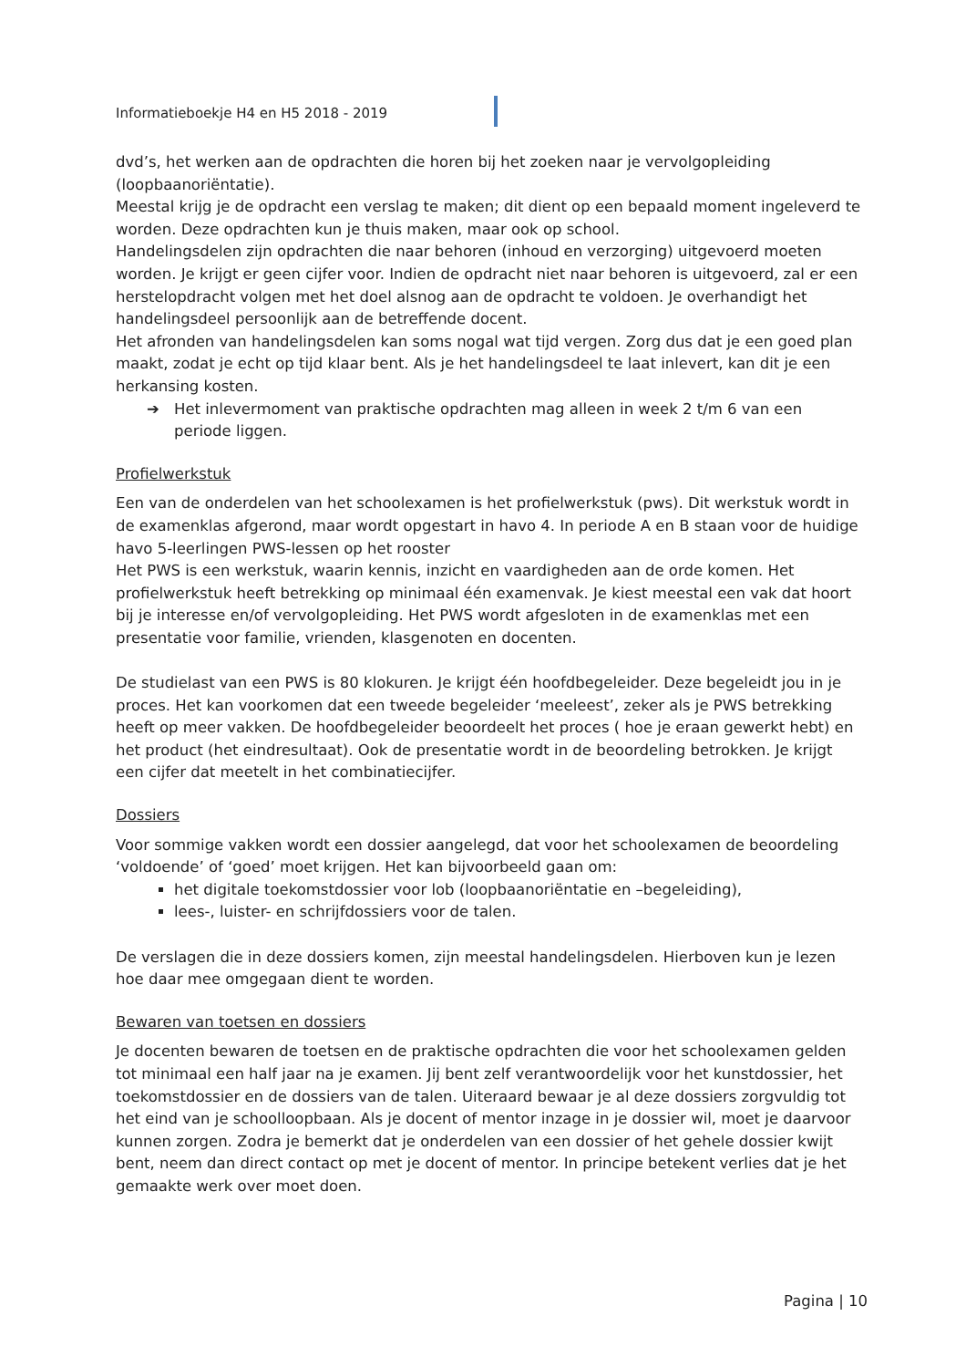Informatieboekje H4 en H5 2018 - 2019
dvd’s, het werken aan de opdrachten die horen bij het zoeken naar je vervolgopleiding (loopbaanoriëntatie).
Meestal krijg je de opdracht een verslag te maken; dit dient op een bepaald moment ingeleverd te worden. Deze opdrachten kun je thuis maken, maar ook op school.
Handelingsdelen zijn opdrachten die naar behoren (inhoud en verzorging) uitgevoerd moeten worden. Je krijgt er geen cijfer voor. Indien de opdracht niet naar behoren is uitgevoerd, zal er een herstelopdracht volgen met het doel alsnog aan de opdracht te voldoen. Je overhandigt het handelingsdeel persoonlijk aan de betreffende docent.
Het afronden van handelingsdelen kan soms nogal wat tijd vergen. Zorg dus dat je een goed plan maakt, zodat je echt op tijd klaar bent. Als je het handelingsdeel te laat inlevert, kan dit je een herkansing kosten.
➔ Het inlevermoment van praktische opdrachten mag alleen in week 2 t/m 6 van een periode liggen.
Profielwerkstuk
Een van de onderdelen van het schoolexamen is het profielwerkstuk (pws). Dit werkstuk wordt in de examenklas afgerond, maar wordt opgestart in havo 4. In periode A en B staan voor de huidige havo 5-leerlingen PWS-lessen op het rooster
Het PWS is een werkstuk, waarin kennis, inzicht en vaardigheden aan de orde komen. Het profielwerkstuk heeft betrekking op minimaal één examenvak. Je kiest meestal een vak dat hoort bij je interesse en/of vervolgopleiding. Het PWS wordt afgesloten in de examenklas met een presentatie voor familie, vrienden, klasgenoten en docenten.
De studielast van een PWS is 80 klokuren. Je krijgt één hoofdbegeleider. Deze begeleidt jou in je proces. Het kan voorkomen dat een tweede begeleider ‘meeleest’, zeker als je PWS betrekking heeft op meer vakken. De hoofdbegeleider beoordeelt het proces ( hoe je eraan gewerkt hebt) en het product (het eindresultaat). Ook de presentatie wordt in de beoordeling betrokken. Je krijgt een cijfer dat meetelt in het combinatiecijfer.
Dossiers
Voor sommige vakken wordt een dossier aangelegd, dat voor het schoolexamen de beoordeling ‘voldoende’ of ‘goed’ moet krijgen. Het kan bijvoorbeeld gaan om:
het digitale toekomstdossier voor lob (loopbaanoriëntatie en –begeleiding),
lees-, luister- en schrijfdossiers voor de talen.
De verslagen die in deze dossiers komen, zijn meestal handelingsdelen. Hierboven kun je lezen hoe daar mee omgegaan dient te worden.
Bewaren van toetsen en dossiers
Je docenten bewaren de toetsen en de praktische opdrachten die voor het schoolexamen gelden tot minimaal een half jaar na je examen. Jij bent zelf verantwoordelijk voor het kunstdossier, het toekomstdossier en de dossiers van de talen. Uiteraard bewaar je al deze dossiers zorgvuldig tot het eind van je schoolloopbaan. Als je docent of mentor inzage in je dossier wil, moet je daarvoor kunnen zorgen. Zodra je bemerkt dat je onderdelen van een dossier of het gehele dossier kwijt bent, neem dan direct contact op met je docent of mentor. In principe betekent verlies dat je het gemaakte werk over moet doen.
Pagina | 10